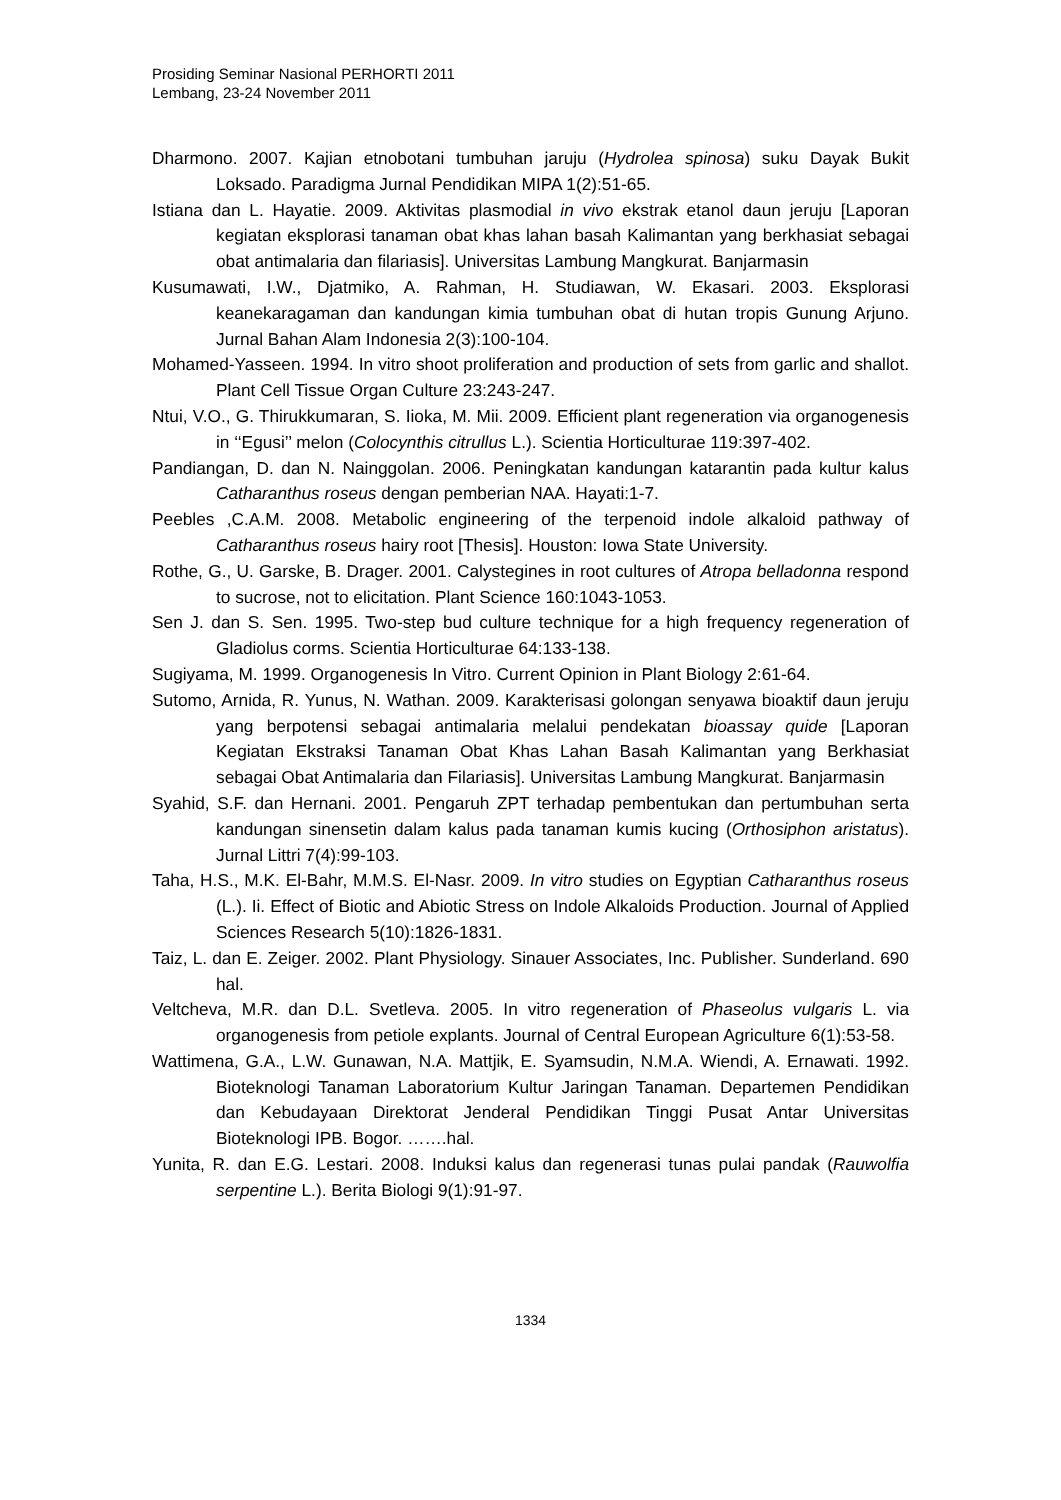Prosiding Seminar Nasional PERHORTI 2011
Lembang, 23-24 November 2011
Dharmono. 2007. Kajian etnobotani tumbuhan jaruju (Hydrolea spinosa) suku Dayak Bukit Loksado. Paradigma Jurnal Pendidikan MIPA 1(2):51-65.
Istiana dan L. Hayatie. 2009. Aktivitas plasmodial in vivo ekstrak etanol daun jeruju [Laporan kegiatan eksplorasi tanaman obat khas lahan basah Kalimantan yang berkhasiat sebagai obat antimalaria dan filariasis]. Universitas Lambung Mangkurat. Banjarmasin
Kusumawati, I.W., Djatmiko, A. Rahman, H. Studiawan, W. Ekasari. 2003. Eksplorasi keanekaragaman dan kandungan kimia tumbuhan obat di hutan tropis Gunung Arjuno. Jurnal Bahan Alam Indonesia 2(3):100-104.
Mohamed-Yasseen. 1994. In vitro shoot proliferation and production of sets from garlic and shallot. Plant Cell Tissue Organ Culture 23:243-247.
Ntui, V.O., G. Thirukkumaran, S. Iioka, M. Mii. 2009. Efficient plant regeneration via organogenesis in ‘‘Egusi’’ melon (Colocynthis citrullus L.). Scientia Horticulturae 119:397-402.
Pandiangan, D. dan N. Nainggolan. 2006. Peningkatan kandungan katarantin pada kultur kalus Catharanthus roseus dengan pemberian NAA. Hayati:1-7.
Peebles ,C.A.M. 2008. Metabolic engineering of the terpenoid indole alkaloid pathway of Catharanthus roseus hairy root [Thesis]. Houston: Iowa State University.
Rothe, G., U. Garske, B. Drager. 2001. Calystegines in root cultures of Atropa belladonna respond to sucrose, not to elicitation. Plant Science 160:1043-1053.
Sen J. dan S. Sen. 1995. Two-step bud culture technique for a high frequency regeneration of Gladiolus corms. Scientia Horticulturae 64:133-138.
Sugiyama, M. 1999. Organogenesis In Vitro. Current Opinion in Plant Biology 2:61-64.
Sutomo, Arnida, R. Yunus, N. Wathan. 2009. Karakterisasi golongan senyawa bioaktif daun jeruju yang berpotensi sebagai antimalaria melalui pendekatan bioassay quide [Laporan Kegiatan Ekstraksi Tanaman Obat Khas Lahan Basah Kalimantan yang Berkhasiat sebagai Obat Antimalaria dan Filariasis]. Universitas Lambung Mangkurat. Banjarmasin
Syahid, S.F. dan Hernani. 2001. Pengaruh ZPT terhadap pembentukan dan pertumbuhan serta kandungan sinensetin dalam kalus pada tanaman kumis kucing (Orthosiphon aristatus). Jurnal Littri 7(4):99-103.
Taha, H.S., M.K. El-Bahr, M.M.S. El-Nasr. 2009. In vitro studies on Egyptian Catharanthus roseus (L.). Ii. Effect of Biotic and Abiotic Stress on Indole Alkaloids Production. Journal of Applied Sciences Research 5(10):1826-1831.
Taiz, L. dan E. Zeiger. 2002. Plant Physiology. Sinauer Associates, Inc. Publisher. Sunderland. 690 hal.
Veltcheva, M.R. dan D.L. Svetleva. 2005. In vitro regeneration of Phaseolus vulgaris L. via organogenesis from petiole explants. Journal of Central European Agriculture 6(1):53-58.
Wattimena, G.A., L.W. Gunawan, N.A. Mattjik, E. Syamsudin, N.M.A. Wiendi, A. Ernawati. 1992. Bioteknologi Tanaman Laboratorium Kultur Jaringan Tanaman. Departemen Pendidikan dan Kebudayaan Direktorat Jenderal Pendidikan Tinggi Pusat Antar Universitas Bioteknologi IPB. Bogor. …….hal.
Yunita, R. dan E.G. Lestari. 2008. Induksi kalus dan regenerasi tunas pulai pandak (Rauwolfia serpentine L.). Berita Biologi 9(1):91-97.
1334